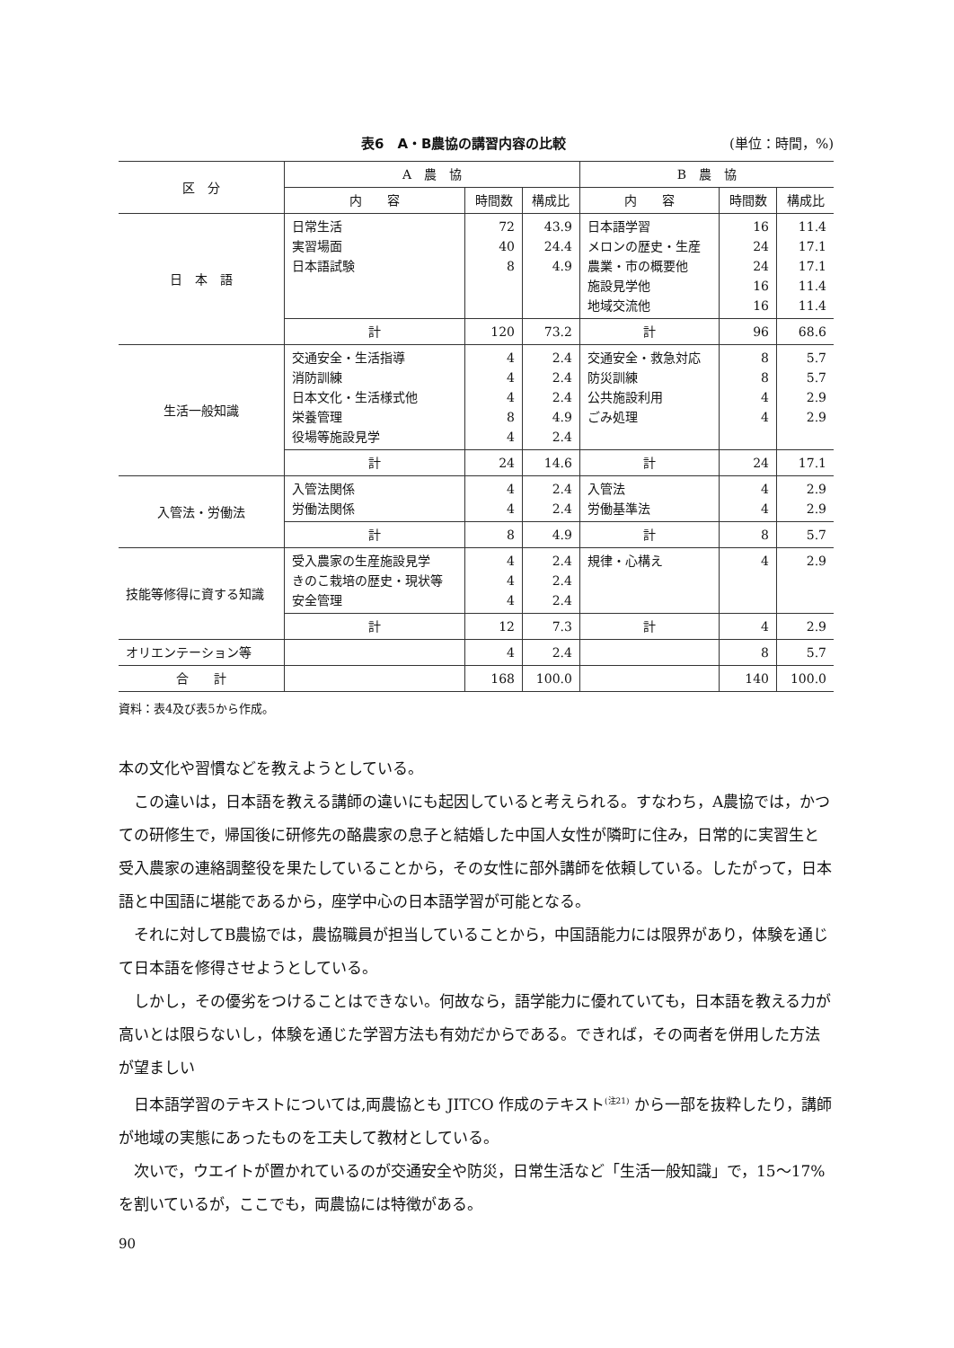表6　A・B農協の講習内容の比較 (単位：時間，%)
| 区 分 | A 農 協 | | | B 農 協 | | |
| --- | --- | --- | --- | --- | --- | --- |
| | 内 容 | 時間数 | 構成比 | 内 容 | 時間数 | 構成比 |
| 日 本 語 | 日常生活 実習場面 日本語試験 | 72 40 8 | 43.9 24.4 4.9 | 日本語学習 メロンの歴史・生産 農業・市の概要他 施設見学他 地域交流他 | 16 24 24 16 16 | 11.4 17.1 17.1 11.4 11.4 |
| | 計 | 120 | 73.2 | 計 | 96 | 68.6 |
| 生活一般知識 | 交通安全・生活指導 消防訓練 日本文化・生活様式他 栄養管理 役場等施設見学 | 4 4 4 8 4 | 2.4 2.4 2.4 4.9 2.4 | 交通安全・救急対応 防災訓練 公共施設利用 ごみ処理 | 8 8 4 4 | 5.7 5.7 2.9 2.9 |
| | 計 | 24 | 14.6 | 計 | 24 | 17.1 |
| 入管法・労働法 | 入管法関係 労働法関係 | 4 4 | 2.4 2.4 | 入管法 労働基準法 | 4 4 | 2.9 2.9 |
| | 計 | 8 | 4.9 | 計 | 8 | 5.7 |
| 技能等修得に資する知識 | 受入農家の生産施設見学 きのこ栽培の歴史・現状等 安全管理 | 4 4 4 | 2.4 2.4 2.4 | 規律・心構え | 4 | 2.9 |
| | 計 | 12 | 7.3 | 計 | 4 | 2.9 |
| オリエンテーション等 | | 4 | 2.4 | | 8 | 5.7 |
| 合 計 | | 168 | 100.0 | | 140 | 100.0 |
資料：表4及び表5から作成。
本の文化や習慣などを教えようとしている。
この違いは，日本語を教える講師の違いにも起因していると考えられる。すなわち，A農協では，かつての研修生で，帰国後に研修先の酪農家の息子と結婚した中国人女性が隣町に住み，日常的に実習生と受入農家の連絡調整役を果たしていることから，その女性に部外講師を依頼している。したがって，日本語と中国語に堪能であるから，座学中心の日本語学習が可能となる。
それに対してB農協では，農協職員が担当していることから，中国語能力には限界があり，体験を通じて日本語を修得させようとしている。
しかし，その優劣をつけることはできない。何故なら，語学能力に優れていても，日本語を教える力が高いとは限らないし，体験を通じた学習方法も有効だからである。できれば，その両者を併用した方法が望ましい
日本語学習のテキストについては,両農協とも JITCO 作成のテキスト<sup>(注21)</sup> から一部を抜粋したり，講師が地域の実態にあったものを工夫して教材としている。
次いで，ウエイトが置かれているのが交通安全や防災，日常生活など「生活一般知識」で，15～17%を割いているが，ここでも，両農協には特徴がある。
90